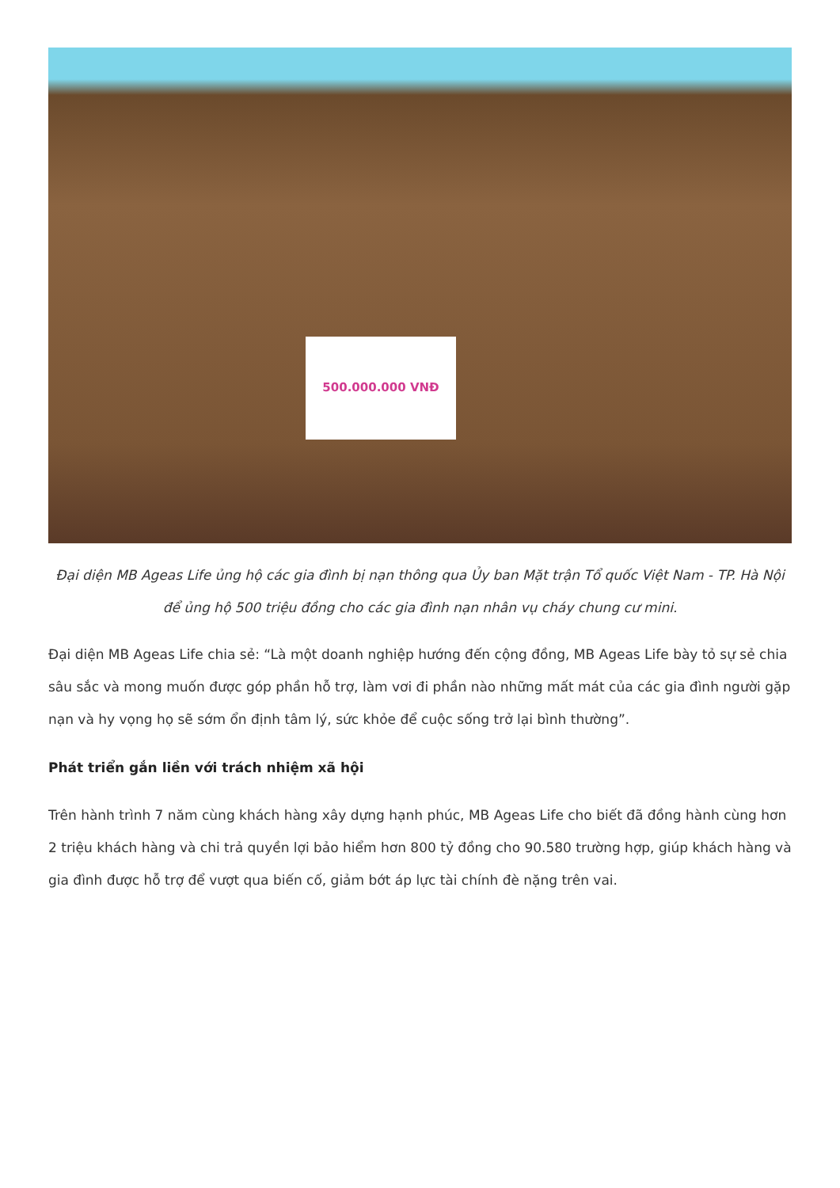500.000.000 VNĐ
Đại diện MB Ageas Life ủng hộ các gia đình bị nạn thông qua Ủy ban Mặt trận Tổ quốc Việt Nam - TP. Hà Nội để ủng hộ 500 triệu đồng cho các gia đình nạn nhân vụ cháy chung cư mini.
Đại diện MB Ageas Life chia sẻ: “Là một doanh nghiệp hướng đến cộng đồng, MB Ageas Life bày tỏ sự sẻ chia sâu sắc và mong muốn được góp phần hỗ trợ, làm vơi đi phần nào những mất mát của các gia đình người gặp nạn và hy vọng họ sẽ sớm ổn định tâm lý, sức khỏe để cuộc sống trở lại bình thường”.
Phát triển gắn liền với trách nhiệm xã hội
Trên hành trình 7 năm cùng khách hàng xây dựng hạnh phúc, MB Ageas Life cho biết đã đồng hành cùng hơn 2 triệu khách hàng và chi trả quyền lợi bảo hiểm hơn 800 tỷ đồng cho 90.580 trường hợp, giúp khách hàng và gia đình được hỗ trợ để vượt qua biến cố, giảm bớt áp lực tài chính đè nặng trên vai.